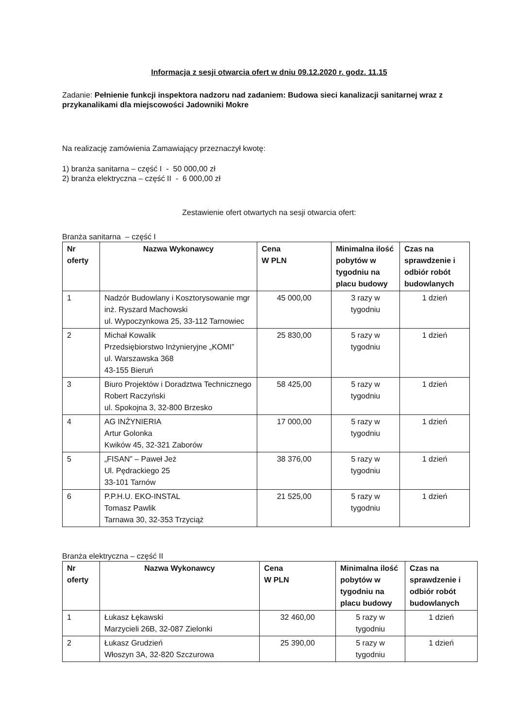Informacja z sesji otwarcia ofert w dniu 09.12.2020 r. godz. 11.15
Zadanie: Pełnienie funkcji inspektora nadzoru nad zadaniem: Budowa sieci kanalizacji sanitarnej wraz z przykanalikami dla miejscowości Jadowniki Mokre
Na realizację zamówienia Zamawiający przeznaczył kwotę:
1) branża sanitarna – część I - 50 000,00 zł
2) branża elektryczna – część II - 6 000,00 zł
Zestawienie ofert otwartych na sesji otwarcia ofert:
Branża sanitarna – część I
| Nr oferty | Nazwa Wykonawcy | Cena W PLN | Minimalna ilość pobytów w tygodniu na placu budowy | Czas na sprawdzenie i odbiór robót budowlanych |
| --- | --- | --- | --- | --- |
| 1 | Nadzór Budowlany i Kosztorysowanie mgr inż. Ryszard Machowski ul. Wypoczynkowa 25, 33-112 Tarnowiec | 45 000,00 | 3 razy w tygodniu | 1 dzień |
| 2 | Michał Kowalik Przedsiębiorstwo Inżynieryjne „KOMI” ul. Warszawska 368 43-155 Bieruń | 25 830,00 | 5 razy w tygodniu | 1 dzień |
| 3 | Biuro Projektów i Doradztwa Technicznego Robert Raczyński ul. Spokojna 3, 32-800 Brzesko | 58 425,00 | 5 razy w tygodniu | 1 dzień |
| 4 | AG INŻYNIERIA Artur Golonka Kwików 45, 32-321 Zaborów | 17 000,00 | 5 razy w tygodniu | 1 dzień |
| 5 | „FISAN” – Paweł Jeż Ul. Pędrackiego 25 33-101 Tarnów | 38 376,00 | 5 razy w tygodniu | 1 dzień |
| 6 | P.P.H.U. EKO-INSTAL Tomasz Pawlik Tarnawa 30, 32-353 Trzyciąż | 21 525,00 | 5 razy w tygodniu | 1 dzień |
Branża elektryczna – część II
| Nr oferty | Nazwa Wykonawcy | Cena W PLN | Minimalna ilość pobytów w tygodniu na placu budowy | Czas na sprawdzenie i odbiór robót budowlanych |
| --- | --- | --- | --- | --- |
| 1 | Łukasz Łękawski Marzycieli 26B, 32-087 Zielonki | 32 460,00 | 5 razy w tygodniu | 1 dzień |
| 2 | Łukasz Grudzień Włoszyn 3A, 32-820 Szczurowa | 25 390,00 | 5 razy w tygodniu | 1 dzień |